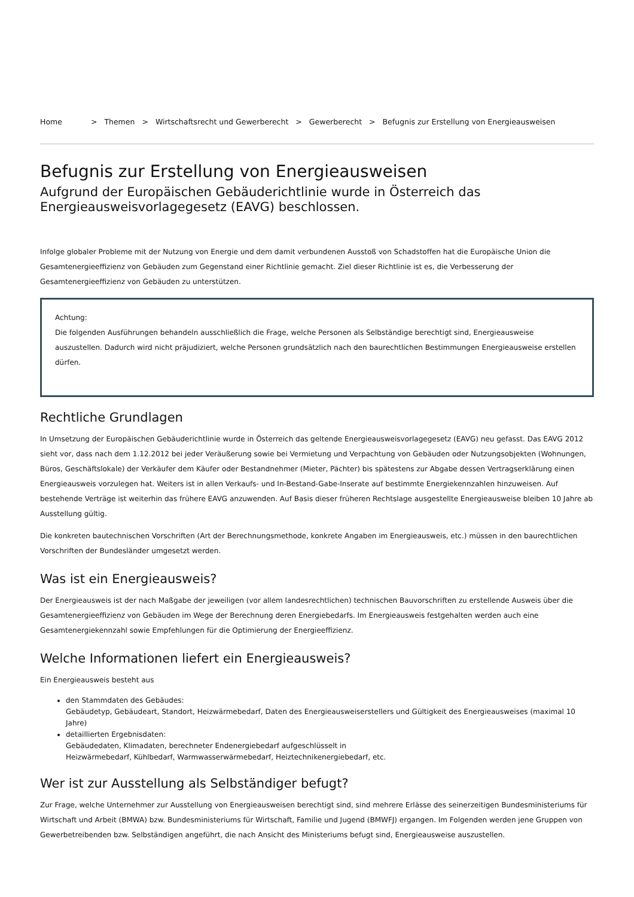Home > Themen > Wirtschaftsrecht und Gewerberecht > Gewerberecht > Befugnis zur Erstellung von Energieausweisen
Befugnis zur Erstellung von Energieausweisen
Aufgrund der Europäischen Gebäuderichtlinie wurde in Österreich das Energieausweisvorlagegesetz (EAVG) beschlossen.
Infolge globaler Probleme mit der Nutzung von Energie und dem damit verbundenen Ausstoß von Schadstoffen hat die Europäische Union die Gesamtenergieeffizienz von Gebäuden zum Gegenstand einer Richtlinie gemacht. Ziel dieser Richtlinie ist es, die Verbesserung der Gesamtenergieeffizienz von Gebäuden zu unterstützen.
Achtung:
Die folgenden Ausführungen behandeln ausschließlich die Frage, welche Personen als Selbständige berechtigt sind, Energieausweise auszustellen. Dadurch wird nicht präjudiziert, welche Personen grundsätzlich nach den baurechtlichen Bestimmungen Energieausweise erstellen dürfen.
Rechtliche Grundlagen
In Umsetzung der Europäischen Gebäuderichtlinie wurde in Österreich das geltende Energieausweisvorlagegesetz (EAVG) neu gefasst. Das EAVG 2012 sieht vor, dass nach dem 1.12.2012 bei jeder Veräußerung sowie bei Vermietung und Verpachtung von Gebäuden oder Nutzungsobjekten (Wohnungen, Büros, Geschäftslokale) der Verkäufer dem Käufer oder Bestandnehmer (Mieter, Pächter) bis spätestens zur Abgabe dessen Vertragserklärung einen Energieausweis vorzulegen hat. Weiters ist in allen Verkaufs- und In-Bestand-Gabe-Inserate auf bestimmte Energiekennzahlen hinzuweisen. Auf bestehende Verträge ist weiterhin das frühere EAVG anzuwenden. Auf Basis dieser früheren Rechtslage ausgestellte Energieausweise bleiben 10 Jahre ab Ausstellung gültig.
Die konkreten bautechnischen Vorschriften (Art der Berechnungsmethode, konkrete Angaben im Energieausweis, etc.) müssen in den baurechtlichen Vorschriften der Bundesländer umgesetzt werden.
Was ist ein Energieausweis?
Der Energieausweis ist der nach Maßgabe der jeweiligen (vor allem landesrechtlichen) technischen Bauvorschriften zu erstellende Ausweis über die Gesamtenergieeffizienz von Gebäuden im Wege der Berechnung deren Energiebedarfs. Im Energieausweis festgehalten werden auch eine Gesamtenergiekennzahl sowie Empfehlungen für die Optimierung der Energieeffizienz.
Welche Informationen liefert ein Energieausweis?
Ein Energieausweis besteht aus
den Stammdaten des Gebäudes:
Gebäudetyp, Gebäudeart, Standort, Heizwärmebedarf, Daten des Energieausweiserstellers und Gültigkeit des Energieausweises (maximal 10 Jahre)
detaillierten Ergebnisdaten:
Gebäudedaten, Klimadaten, berechneter Endenergiebedarf aufgeschlüsselt in
Heizwärmebedarf, Kühlbedarf, Warmwasserwärmebedarf, Heiztechnikenergiebedarf, etc.
Wer ist zur Ausstellung als Selbständiger befugt?
Zur Frage, welche Unternehmer zur Ausstellung von Energieausweisen berechtigt sind, sind mehrere Erlässe des seinerzeitigen Bundesministeriums für Wirtschaft und Arbeit (BMWA) bzw. Bundesministeriums für Wirtschaft, Familie und Jugend (BMWFJ) ergangen. Im Folgenden werden jene Gruppen von Gewerbetreibenden bzw. Selbständigen angeführt, die nach Ansicht des Ministeriums befugt sind, Energieausweise auszustellen.